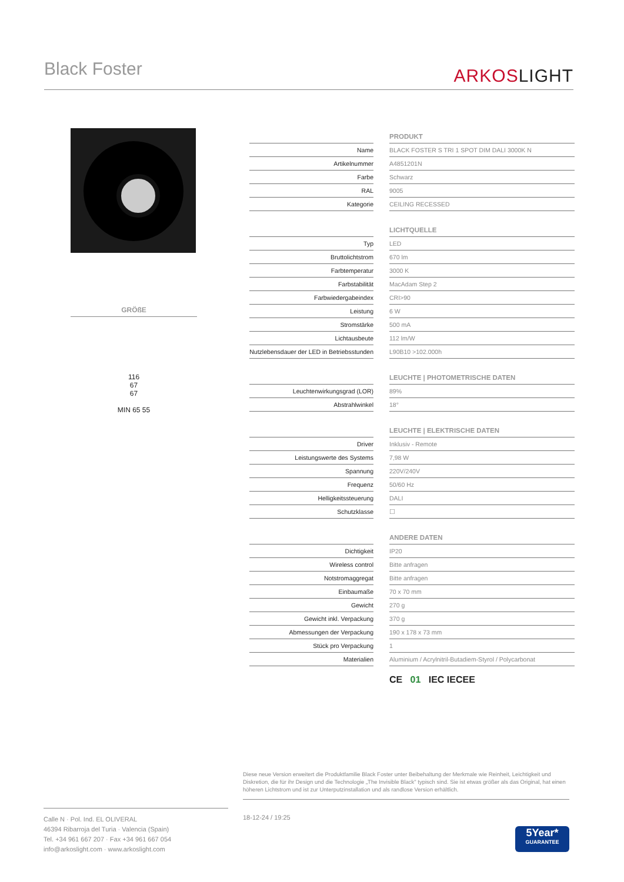Black Foster
ARKOSLIGHT
GRÖßE
116
67
67
MIN 65 55
| | | PRODUKT |
| Name | | BLACK FOSTER S TRI 1 SPOT DIM DALI 3000K N |
| Artikelnummer | | A4851201N |
| Farbe | | Schwarz |
| RAL | | 9005 |
| Kategorie | | CEILING RECESSED |
| | | LICHTQUELLE |
| Typ | | LED |
| Bruttolichtstrom | | 670 lm |
| Farbtemperatur | | 3000 K |
| Farbstabilität | | MacAdam Step 2 |
| Farbwiedergabeindex | | CRI>90 |
| Leistung | | 6 W |
| Stromstärke | | 500 mA |
| Lichtausbeute | | 112 lm/W |
| Nutzlebensdauer der LED in Betriebsstunden | | L90B10 >102.000h |
| | | LEUCHTE / PHOTOMETRISCHE DATEN |
| Leuchtenwirkungsgrad (LOR) | | 89% |
| Abstrahlwinkel | | 18° |
| | | LEUCHTE / ELEKTRISCHE DATEN |
| Driver | | Inklusiv - Remote |
| Leistungswerte des Systems | | 7,98 W |
| Spannung | | 220V/240V |
| Frequenz | | 50/60 Hz |
| Helligkeitssteuerung | | DALI |
| Schutzklasse | | ☐ |
| | | ANDERE DATEN |
| Dichtigkeit | | IP20 |
| Wireless control | | Bitte anfragen |
| Notstromaggregat | | Bitte anfragen |
| Einbaumaße | | 70 x 70 mm |
| Gewicht | | 270 g |
| Gewicht inkl. Verpackung | | 370 g |
| Abmessungen der Verpackung | | 190 x 178 x 73 mm |
| Stück pro Verpackung | | 1 |
| Materialien | | Aluminium / Acrylnitril-Butadiem-Styrol / Polycarbonat |
CE 01 IEC IECEE
Diese neue Version erweitert die Produktfamilie Black Foster unter Beibehaltung der Merkmale wie Reinheit, Leichtigkeit und Diskretion, die für ihr Design und die Technologie „The Invisible Black" typisch sind. Sie ist etwas größer als das Original, hat einen höheren Lichtstrom und ist zur Unterputzinstallation und als randlose Version erhältlich.
Calle N · Pol. Ind. EL OLIVERAL
46394 Ribarroja del Turia · Valencia (Spain)
Tel. +34 961 667 207 · Fax +34 961 667 054
info@arkoslight.com · www.arkoslight.com
18-12-24 / 19:25
5Year*
GUARANTEE